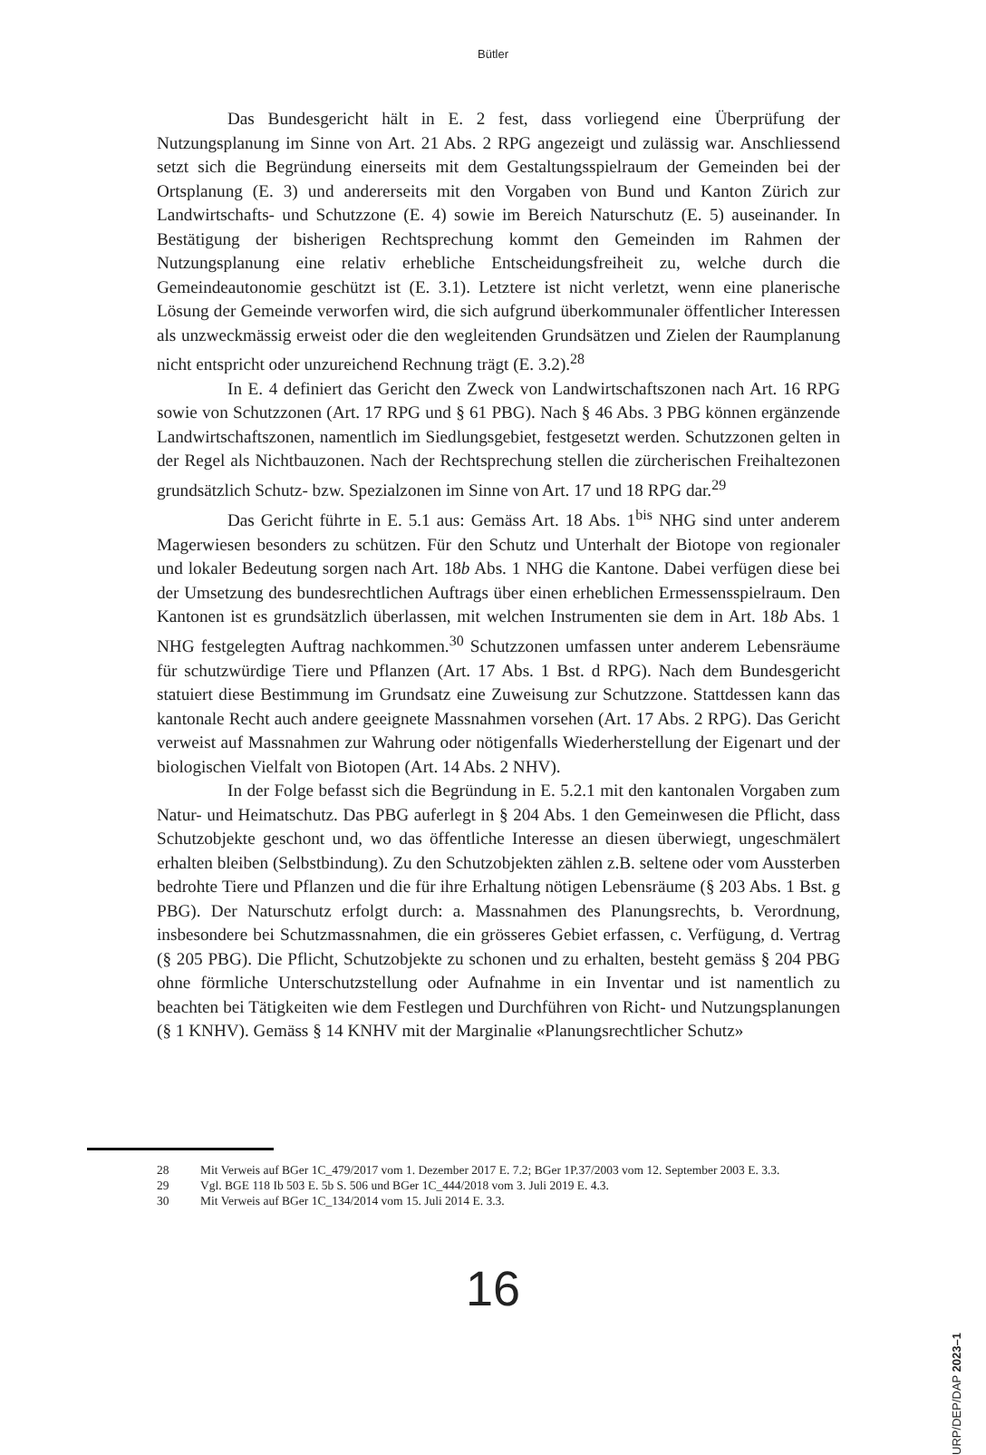Bütler
Das Bundesgericht hält in E. 2 fest, dass vorliegend eine Überprüfung der Nutzungsplanung im Sinne von Art. 21 Abs. 2 RPG angezeigt und zulässig war. Anschliessend setzt sich die Begründung einerseits mit dem Gestaltungsspielraum der Gemeinden bei der Ortsplanung (E. 3) und andererseits mit den Vorgaben von Bund und Kanton Zürich zur Landwirtschafts- und Schutzzone (E. 4) sowie im Bereich Naturschutz (E. 5) auseinander. In Bestätigung der bisherigen Rechtsprechung kommt den Gemeinden im Rahmen der Nutzungsplanung eine relativ erhebliche Entscheidungsfreiheit zu, welche durch die Gemeindeautonomie geschützt ist (E. 3.1). Letztere ist nicht verletzt, wenn eine planerische Lösung der Gemeinde verworfen wird, die sich aufgrund überkommunaler öffentlicher Interessen als unzweckmässig erweist oder die den wegleitenden Grundsätzen und Zielen der Raumplanung nicht entspricht oder unzureichend Rechnung trägt (E. 3.2).<sup>28</sup>
In E. 4 definiert das Gericht den Zweck von Landwirtschaftszonen nach Art. 16 RPG sowie von Schutzzonen (Art. 17 RPG und § 61 PBG). Nach § 46 Abs. 3 PBG können ergänzende Landwirtschaftszonen, namentlich im Siedlungsgebiet, festgesetzt werden. Schutzzonen gelten in der Regel als Nichtbauzonen. Nach der Rechtsprechung stellen die zürcherischen Freihaltezonen grundsätzlich Schutz- bzw. Spezialzonen im Sinne von Art. 17 und 18 RPG dar.<sup>29</sup>
Das Gericht führte in E. 5.1 aus: Gemäss Art. 18 Abs. 1<sup>bis</sup> NHG sind unter anderem Magerwiesen besonders zu schützen. Für den Schutz und Unterhalt der Biotope von regionaler und lokaler Bedeutung sorgen nach Art. 18b Abs. 1 NHG die Kantone. Dabei verfügen diese bei der Umsetzung des bundesrechtlichen Auftrags über einen erheblichen Ermessensspielraum. Den Kantonen ist es grundsätzlich überlassen, mit welchen Instrumenten sie dem in Art. 18b Abs. 1 NHG festgelegten Auftrag nachkommen.<sup>30</sup> Schutzzonen umfassen unter anderem Lebensräume für schutzwürdige Tiere und Pflanzen (Art. 17 Abs. 1 Bst. d RPG). Nach dem Bundesgericht statuiert diese Bestimmung im Grundsatz eine Zuweisung zur Schutzzone. Stattdessen kann das kantonale Recht auch andere geeignete Massnahmen vorsehen (Art. 17 Abs. 2 RPG). Das Gericht verweist auf Massnahmen zur Wahrung oder nötigenfalls Wiederherstellung der Eigenart und der biologischen Vielfalt von Biotopen (Art. 14 Abs. 2 NHV).
In der Folge befasst sich die Begründung in E. 5.2.1 mit den kantonalen Vorgaben zum Natur- und Heimatschutz. Das PBG auferlegt in § 204 Abs. 1 den Gemeinwesen die Pflicht, dass Schutzobjekte geschont und, wo das öffentliche Interesse an diesen überwiegt, ungeschmälert erhalten bleiben (Selbstbindung). Zu den Schutzobjekten zählen z.B. seltene oder vom Aussterben bedrohte Tiere und Pflanzen und die für ihre Erhaltung nötigen Lebensräume (§ 203 Abs. 1 Bst. g PBG). Der Naturschutz erfolgt durch: a. Massnahmen des Planungsrechts, b. Verordnung, insbesondere bei Schutzmassnahmen, die ein grösseres Gebiet erfassen, c. Verfügung, d. Vertrag (§ 205 PBG). Die Pflicht, Schutzobjekte zu schonen und zu erhalten, besteht gemäss § 204 PBG ohne förmliche Unterschutzstellung oder Aufnahme in ein Inventar und ist namentlich zu beachten bei Tätigkeiten wie dem Festlegen und Durchführen von Richt- und Nutzungsplanungen (§ 1 KNHV). Gemäss § 14 KNHV mit der Marginalie «Planungsrechtlicher Schutz»
28 Mit Verweis auf BGer 1C_479/2017 vom 1. Dezember 2017 E. 7.2; BGer 1P.37/2003 vom 12. September 2003 E. 3.3.
29 Vgl. BGE 118 Ib 503 E. 5b S. 506 und BGer 1C_444/2018 vom 3. Juli 2019 E. 4.3.
30 Mit Verweis auf BGer 1C_134/2014 vom 15. Juli 2014 E. 3.3.
16
URP/DEP/DAP 2023–1